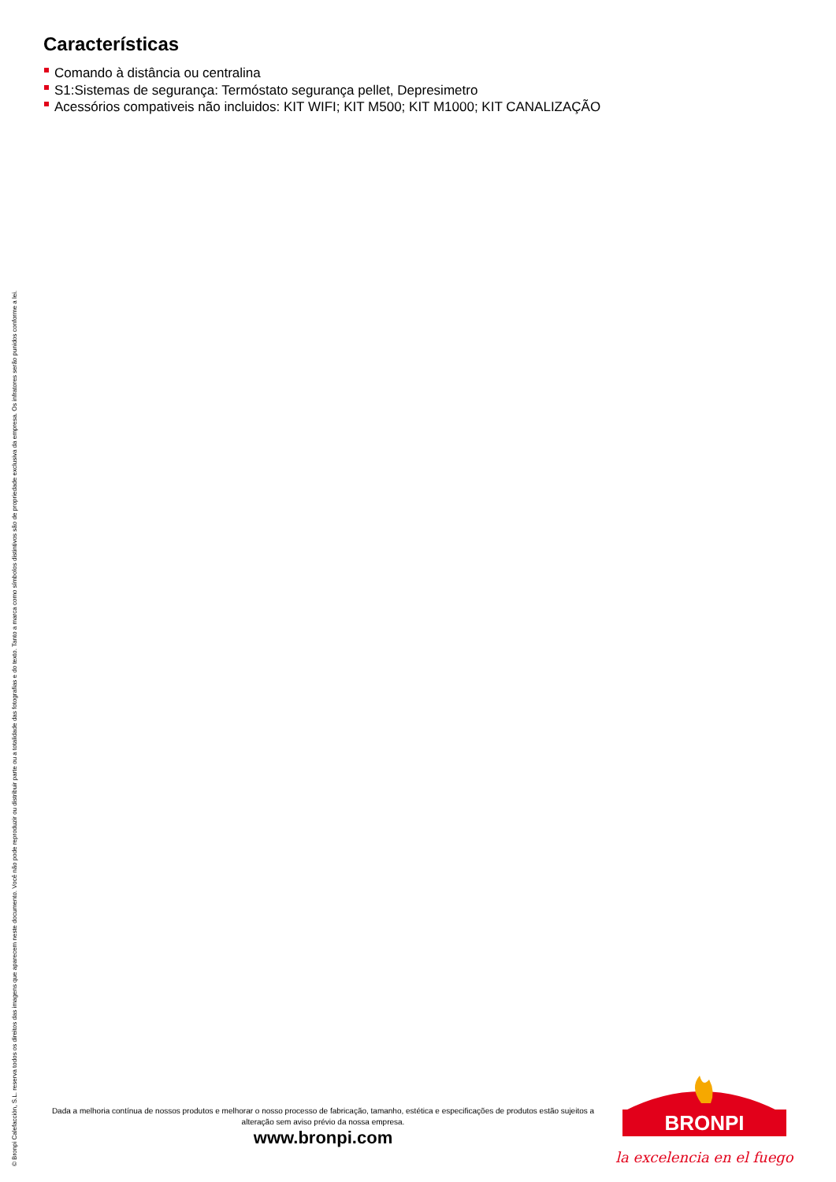© Bronpi Calefacción, S.L. reserva todos os direitos das imagens que aparecem neste documento. Você não pode reproduzir ou distribuir parte ou a totalidade das fotografias e do texto. Tanto a marca como símbolos distintivos são de propriedade exclusiva da empresa. Os infratores serão punidos conforme a lei.
Características
Comando à distância ou centralina
S1:Sistemas de segurança: Termóstato segurança pellet, Depresimetro
Acessórios compativeis não incluidos: KIT WIFI; KIT M500; KIT M1000; KIT CANALIZAÇÃO
Dada a melhoria contínua de nossos produtos e melhorar o nosso processo de fabricação, tamanho, estética e especificações de produtos estão sujeitos a alteração sem aviso prévio da nossa empresa.
www.bronpi.com
BRONPI
la excelencia en el fuego